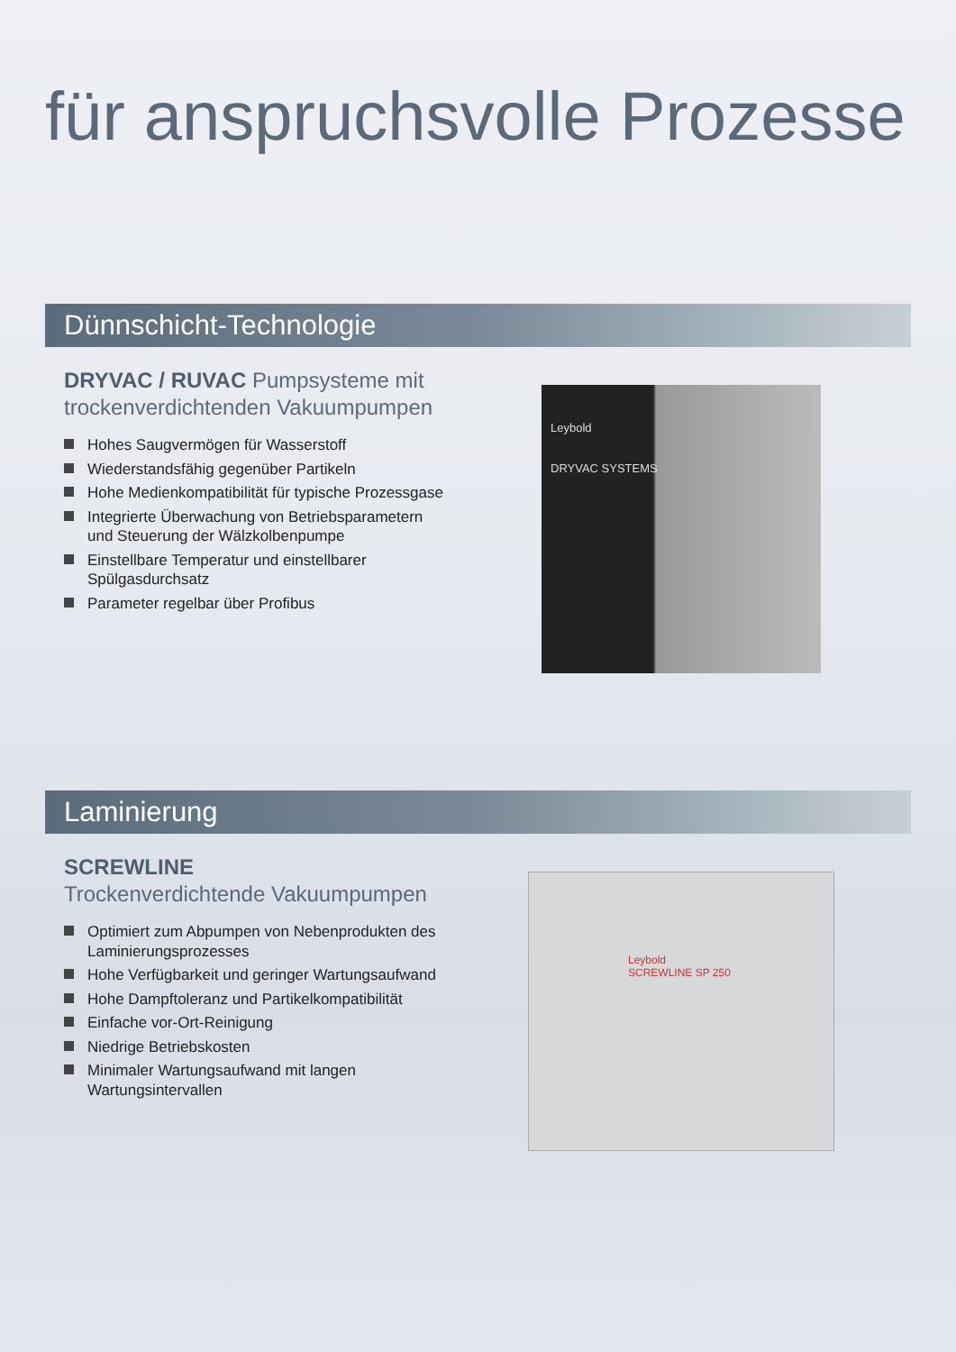für anspruchsvolle Prozesse
Dünnschicht-Technologie
DRYVAC / RUVAC Pumpsysteme mit trockenverdichtenden Vakuumpumpen
Hohes Saugvermögen für Wasserstoff
Wiederstandsfähig gegenüber Partikeln
Hohe Medienkompatibilität für typische Prozessgase
Integrierte Überwachung von Betriebsparametern und Steuerung der Wälzkolbenpumpe
Einstellbare Temperatur und einstellbarer Spülgasdurchsatz
Parameter regelbar über Profibus
Leybold
DRYVAC SYSTEMS
Laminierung
SCREWLINE
Trockenverdichtende Vakuumpumpen
Optimiert zum Abpumpen von Nebenprodukten des Laminierungsprozesses
Hohe Verfügbarkeit und geringer Wartungsaufwand
Hohe Dampftoleranz und Partikelkompatibilität
Einfache vor-Ort-Reinigung
Niedrige Betriebskosten
Minimaler Wartungsaufwand mit langen Wartungsintervallen
Leybold
SCREWLINE SP 250